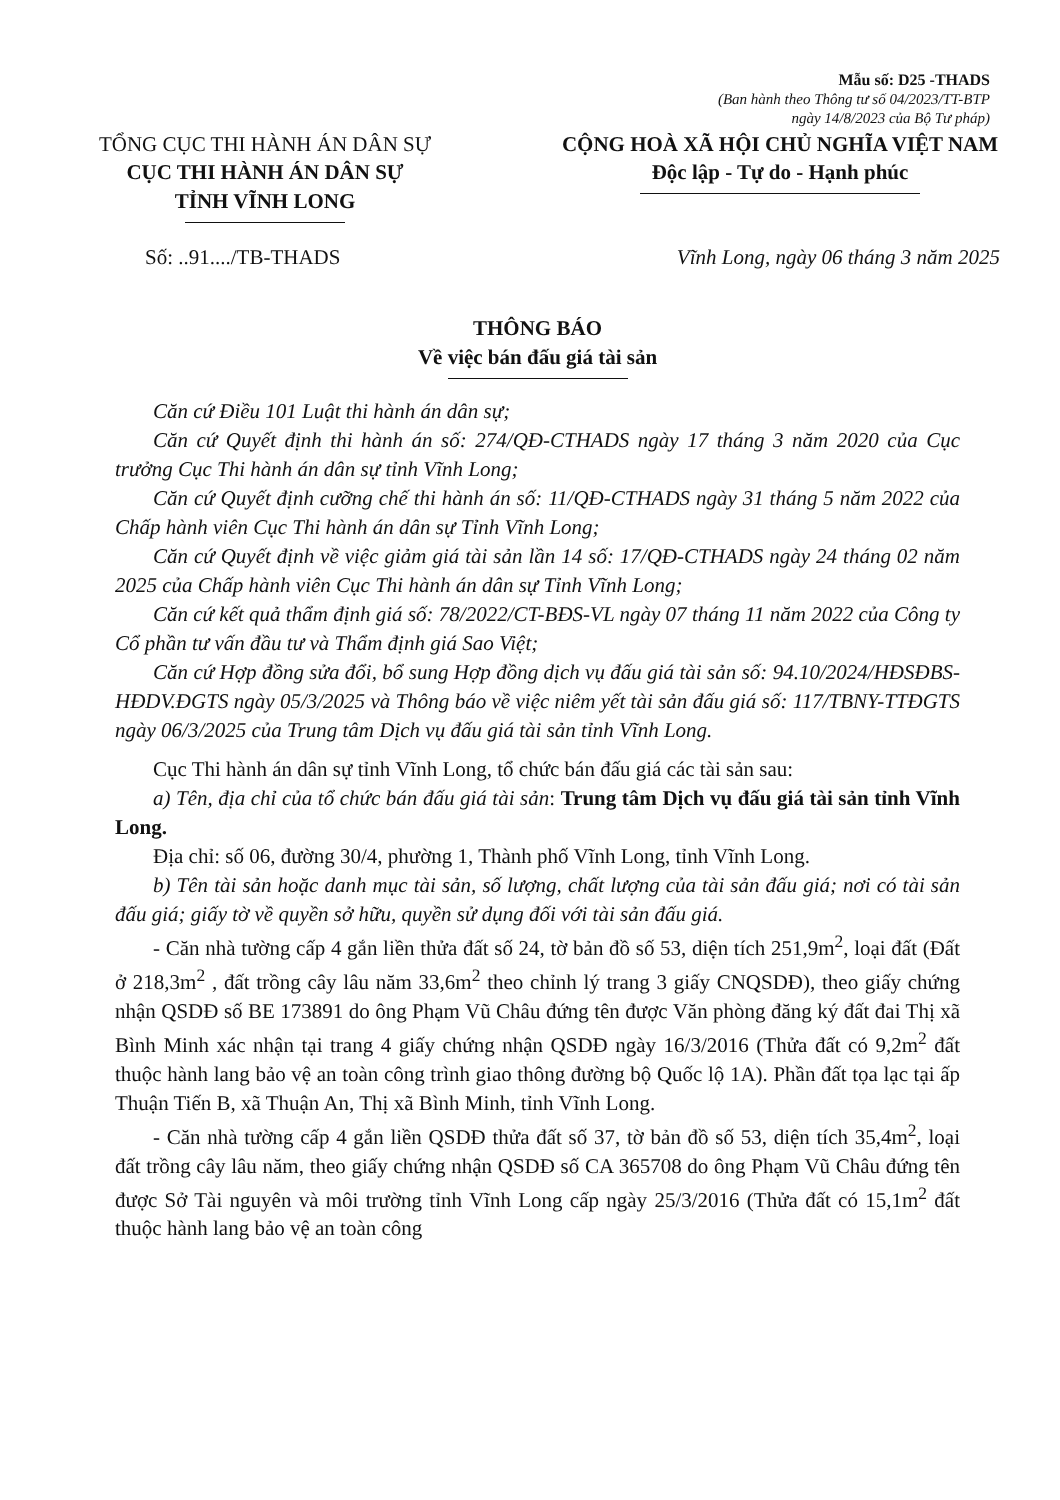Mẫu số: D25 -THADS
(Ban hành theo Thông tư số 04/2023/TT-BTP
ngày 14/8/2023 của Bộ Tư pháp)
TỔNG CỤC THI HÀNH ÁN DÂN SỰ
CỤC THI HÀNH ÁN DÂN SỰ
TỈNH VĨNH LONG
CỘNG HOÀ XÃ HỘI CHỦ NGHĨA VIỆT NAM
Độc lập - Tự do - Hạnh phúc
Số: ..91..../TB-THADS Vĩnh Long, ngày 06 tháng 3 năm 2025
THÔNG BÁO
Về việc bán đấu giá tài sản
Căn cứ Điều 101 Luật thi hành án dân sự;
Căn cứ Quyết định thi hành án số: 274/QĐ-CTHADS ngày 17 tháng 3 năm 2020 của Cục trưởng Cục Thi hành án dân sự tỉnh Vĩnh Long;
Căn cứ Quyết định cưỡng chế thi hành án số: 11/QĐ-CTHADS ngày 31 tháng 5 năm 2022 của Chấp hành viên Cục Thi hành án dân sự Tỉnh Vĩnh Long;
Căn cứ Quyết định về việc giảm giá tài sản lần 14 số: 17/QĐ-CTHADS ngày 24 tháng 02 năm 2025 của Chấp hành viên Cục Thi hành án dân sự Tỉnh Vĩnh Long;
Căn cứ kết quả thẩm định giá số: 78/2022/CT-BĐS-VL ngày 07 tháng 11 năm 2022 của Công ty Cổ phần tư vấn đầu tư và Thẩm định giá Sao Việt;
Căn cứ Hợp đồng sửa đổi, bổ sung Hợp đồng dịch vụ đấu giá tài sản số: 94.10/2024/HĐSĐBS-HĐDV.ĐGTS ngày 05/3/2025 và Thông báo về việc niêm yết tài sản đấu giá số: 117/TBNY-TTĐGTS ngày 06/3/2025 của Trung tâm Dịch vụ đấu giá tài sản tỉnh Vĩnh Long.
Cục Thi hành án dân sự tỉnh Vĩnh Long, tổ chức bán đấu giá các tài sản sau:
a) Tên, địa chỉ của tổ chức bán đấu giá tài sản: Trung tâm Dịch vụ đấu giá tài sản tỉnh Vĩnh Long.
Địa chỉ: số 06, đường 30/4, phường 1, Thành phố Vĩnh Long, tỉnh Vĩnh Long.
b) Tên tài sản hoặc danh mục tài sản, số lượng, chất lượng của tài sản đấu giá; nơi có tài sản đấu giá; giấy tờ về quyền sở hữu, quyền sử dụng đối với tài sản đấu giá.
- Căn nhà tường cấp 4 gắn liền thửa đất số 24, tờ bản đồ số 53, diện tích 251,9m<sup>2</sup>, loại đất (Đất ở 218,3m<sup>2</sup> , đất trồng cây lâu năm 33,6m<sup>2</sup> theo chỉnh lý trang 3 giấy CNQSDĐ), theo giấy chứng nhận QSDĐ số BE 173891 do ông Phạm Vũ Châu đứng tên được Văn phòng đăng ký đất đai Thị xã Bình Minh xác nhận tại trang 4 giấy chứng nhận QSDĐ ngày 16/3/2016 (Thửa đất có 9,2m<sup>2</sup> đất thuộc hành lang bảo vệ an toàn công trình giao thông đường bộ Quốc lộ 1A). Phần đất tọa lạc tại ấp Thuận Tiến B, xã Thuận An, Thị xã Bình Minh, tỉnh Vĩnh Long.
- Căn nhà tường cấp 4 gắn liền QSDĐ thửa đất số 37, tờ bản đồ số 53, diện tích 35,4m<sup>2</sup>, loại đất trồng cây lâu năm, theo giấy chứng nhận QSDĐ số CA 365708 do ông Phạm Vũ Châu đứng tên được Sở Tài nguyên và môi trường tỉnh Vĩnh Long cấp ngày 25/3/2016 (Thửa đất có 15,1m<sup>2</sup> đất thuộc hành lang bảo vệ an toàn công